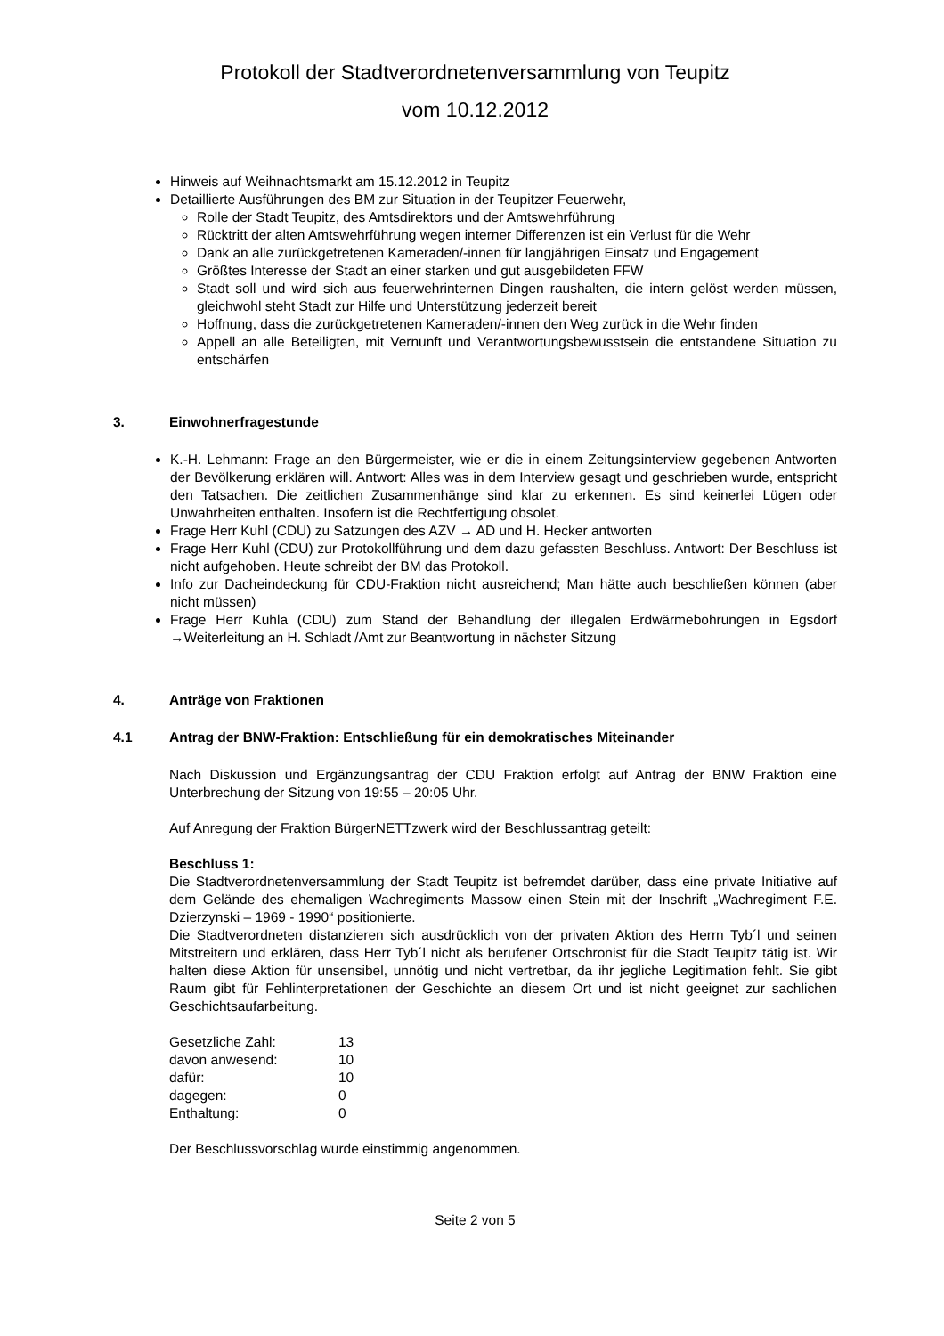Protokoll der Stadtverordnetenversammlung von Teupitz
vom 10.12.2012
Hinweis auf Weihnachtsmarkt am 15.12.2012 in Teupitz
Detaillierte Ausführungen des BM zur Situation in der Teupitzer Feuerwehr,
Rolle der Stadt Teupitz, des Amtsdirektors und der Amtswehrführung
Rücktritt der alten Amtswehrführung wegen interner Differenzen ist ein Verlust für die Wehr
Dank an alle zurückgetretenen Kameraden/-innen für langjährigen Einsatz und Engagement
Größtes Interesse der Stadt an einer starken und gut ausgebildeten FFW
Stadt soll und wird sich aus feuerwehrinternen Dingen raushalten, die intern gelöst werden müssen, gleichwohl steht Stadt zur Hilfe und Unterstützung jederzeit bereit
Hoffnung, dass die zurückgetretenen Kameraden/-innen den Weg zurück in die Wehr finden
Appell an alle Beteiligten, mit Vernunft und Verantwortungsbewusstsein die entstandene Situation zu entschärfen
3. Einwohnerfragestunde
K.-H. Lehmann: Frage an den Bürgermeister, wie er die in einem Zeitungsinterview gegebenen Antworten der Bevölkerung erklären will. Antwort: Alles was in dem Interview gesagt und geschrieben wurde, entspricht den Tatsachen. Die zeitlichen Zusammenhänge sind klar zu erkennen. Es sind keinerlei Lügen oder Unwahrheiten enthalten. Insofern ist die Rechtfertigung obsolet.
Frage Herr Kuhl (CDU) zu Satzungen des AZV → AD und H. Hecker antworten
Frage Herr Kuhl (CDU) zur Protokollführung und dem dazu gefassten Beschluss. Antwort: Der Beschluss ist nicht aufgehoben. Heute schreibt der BM das Protokoll.
Info zur Dacheindeckung für CDU-Fraktion nicht ausreichend; Man hätte auch beschließen können (aber nicht müssen)
Frage Herr Kuhla (CDU) zum Stand der Behandlung der illegalen Erdwärmebohrungen in Egsdorf →Weiterleitung an H. Schladt /Amt zur Beantwortung in nächster Sitzung
4. Anträge von Fraktionen
4.1 Antrag der BNW-Fraktion: Entschließung für ein demokratisches Miteinander
Nach Diskussion und Ergänzungsantrag der CDU Fraktion erfolgt auf Antrag der BNW Fraktion eine Unterbrechung der Sitzung von 19:55 – 20:05 Uhr.
Auf Anregung der Fraktion BürgerNETTzwerk wird der Beschlussantrag geteilt:
Beschluss 1:
Die Stadtverordnetenversammlung der Stadt Teupitz ist befremdet darüber, dass eine private Initiative auf dem Gelände des ehemaligen Wachregiments Massow einen Stein mit der Inschrift „Wachregiment F.E. Dzierzynski – 1969 - 1990“ positionierte.
Die Stadtverordneten distanzieren sich ausdrücklich von der privaten Aktion des Herrn Tyb´l und seinen Mitstreitern und erklären, dass Herr Tyb´l nicht als berufener Ortschronist für die Stadt Teupitz tätig ist. Wir halten diese Aktion für unsensibel, unnötig und nicht vertretbar, da ihr jegliche Legitimation fehlt. Sie gibt Raum gibt für Fehlinterpretationen der Geschichte an diesem Ort und ist nicht geeignet zur sachlichen Geschichtsaufarbeitung.
| Gesetzliche Zahl: | 13 |
| davon anwesend: | 10 |
| dafür: | 10 |
| dagegen: | 0 |
| Enthaltung: | 0 |
Der Beschlussvorschlag wurde einstimmig angenommen.
Seite 2 von 5